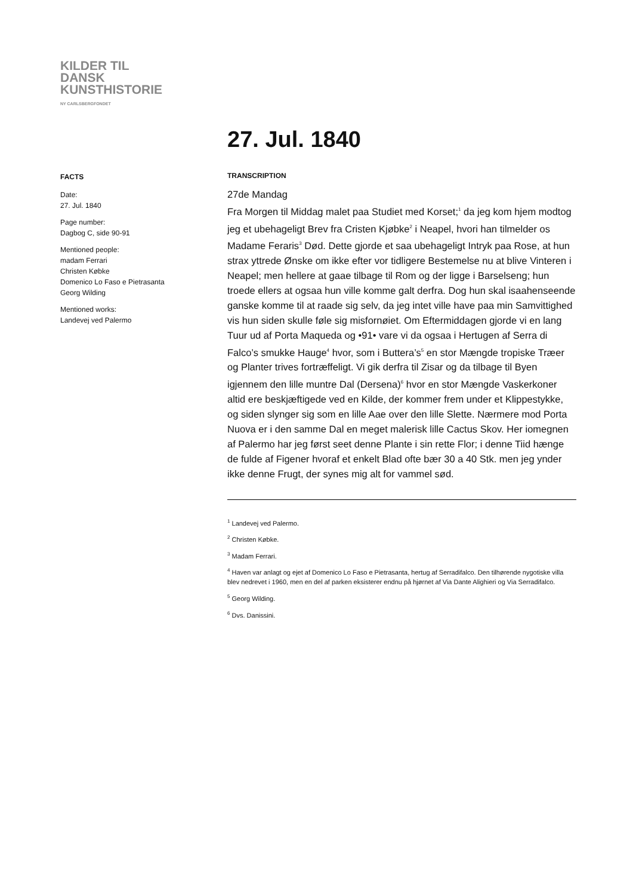KILDER TIL
DANSK
KUNSTHISTORIE
NY CARLSBERGFONDET
27. Jul. 1840
FACTS
Date:
27. Jul. 1840
Page number:
Dagbog C, side 90-91
Mentioned people:
madam Ferrari
Christen Købke
Domenico Lo Faso e Pietrasanta
Georg Wilding
Mentioned works:
Landevej ved Palermo
TRANSCRIPTION
27de Mandag
Fra Morgen til Middag malet paa Studiet med Korset;<sup>1</sup> da jeg kom hjem modtog jeg et ubehageligt Brev fra Cristen Kjøbke<sup>2</sup> i Neapel, hvori han tilmelder os Madame Feraris<sup>3</sup> Død. Dette gjorde et saa ubehageligt Intryk paa Rose, at hun strax yttrede Ønske om ikke efter vor tidligere Bestemelse nu at blive Vinteren i Neapel; men hellere at gaae tilbage til Rom og der ligge i Barselseng; hun troede ellers at ogsaa hun ville komme galt derfra. Dog hun skal isaahenseende ganske komme til at raade sig selv, da jeg intet ville have paa min Samvittighed vis hun siden skulle føle sig misfornøiet. Om Eftermiddagen gjorde vi en lang Tuur ud af Porta Maqueda og •91• vare vi da ogsaa i Hertugen af Serra di Falco’s smukke Hauge<sup>4</sup> hvor, som i Buttera’s<sup>5</sup> en stor Mængde tropiske Træer og Planter trives fortræffeligt. Vi gik derfra til Zisar og da tilbage til Byen igjennem den lille muntre Dal (Dersena)<sup>6</sup> hvor en stor Mængde Vaskerkoner altid ere beskjæftigede ved en Kilde, der kommer frem under et Klippestykke, og siden slynger sig som en lille Aae over den lille Slette. Nærmere mod Porta Nuova er i den samme Dal en meget malerisk lille Cactus Skov. Her iomegnen af Palermo har jeg først seet denne Plante i sin rette Flor; i denne Tiid hænge de fulde af Figener hvoraf et enkelt Blad ofte bær 30 a 40 Stk. men jeg ynder ikke denne Frugt, der synes mig alt for vammel sød.
<sup>1</sup> Landevej ved Palermo.
<sup>2</sup> Christen Købke.
<sup>3</sup> Madam Ferrari.
<sup>4</sup> Haven var anlagt og ejet af Domenico Lo Faso e Pietrasanta, hertug af Serradifalco. Den tilhørende nygotiske villa blev nedrevet i 1960, men en del af parken eksisterer endnu på hjørnet af Via Dante Alighieri og Via Serradifalco.
<sup>5</sup> Georg Wilding.
<sup>6</sup> Dvs. Danissini.